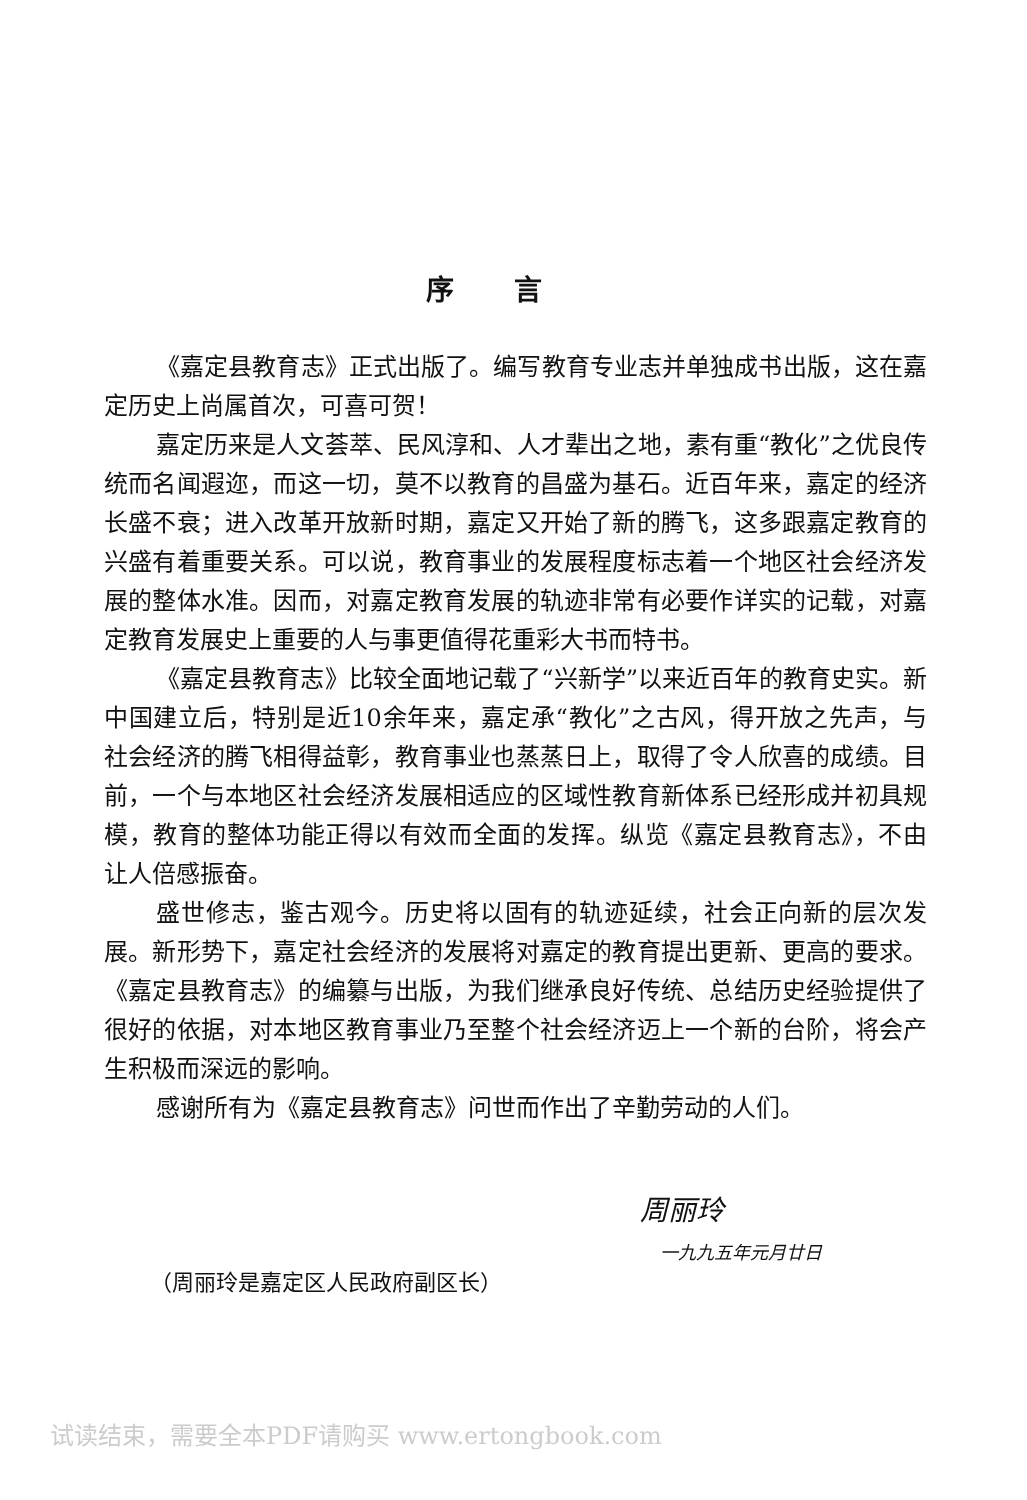序言
《嘉定县教育志》正式出版了。编写教育专业志并单独成书出版，这在嘉定历史上尚属首次，可喜可贺！
嘉定历来是人文荟萃、民风淳和、人才辈出之地，素有重“教化”之优良传统而名闻遐迩，而这一切，莫不以教育的昌盛为基石。近百年来，嘉定的经济长盛不衰；进入改革开放新时期，嘉定又开始了新的腾飞，这多跟嘉定教育的兴盛有着重要关系。可以说，教育事业的发展程度标志着一个地区社会经济发展的整体水准。因而，对嘉定教育发展的轨迹非常有必要作详实的记载，对嘉定教育发展史上重要的人与事更值得花重彩大书而特书。
《嘉定县教育志》比较全面地记载了“兴新学”以来近百年的教育史实。新中国建立后，特别是近10余年来，嘉定承“教化”之古风，得开放之先声，与社会经济的腾飞相得益彰，教育事业也蒸蒸日上，取得了令人欣喜的成绩。目前，一个与本地区社会经济发展相适应的区域性教育新体系已经形成并初具规模，教育的整体功能正得以有效而全面的发挥。纵览《嘉定县教育志》，不由让人倍感振奋。
盛世修志，鉴古观今。历史将以固有的轨迹延续，社会正向新的层次发展。新形势下，嘉定社会经济的发展将对嘉定的教育提出更新、更高的要求。《嘉定县教育志》的编纂与出版，为我们继承良好传统、总结历史经验提供了很好的依据，对本地区教育事业乃至整个社会经济迈上一个新的台阶，将会产生积极而深远的影响。
感谢所有为《嘉定县教育志》问世而作出了辛勤劳动的人们。
周丽玲
一九九五年元月廿日
（周丽玲是嘉定区人民政府副区长）
试读结束，需要全本PDF请购买 www.ertongbook.com